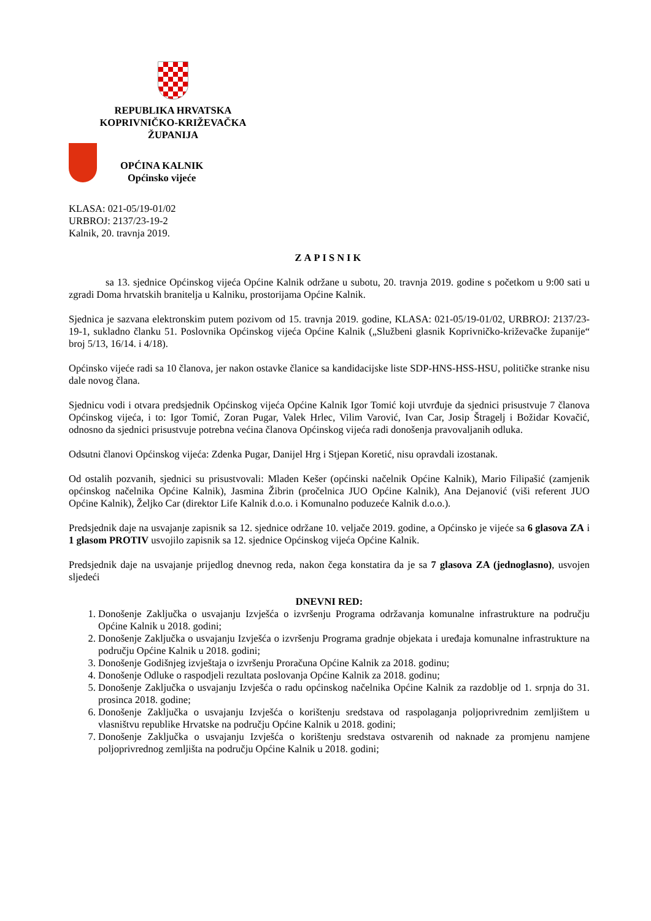REPUBLIKA HRVATSKA
KOPRIVNIČKO-KRIŽEVAČKA
ŽUPANIJA
OPĆINA KALNIK
Općinsko vijeće
KLASA: 021-05/19-01/02
URBROJ: 2137/23-19-2
Kalnik, 20. travnja 2019.
ZAPISNIK
sa 13. sjednice Općinskog vijeća Općine Kalnik održane u subotu, 20. travnja 2019. godine s početkom u 9:00 sati u zgradi Doma hrvatskih branitelja u Kalniku, prostorijama Općine Kalnik.
Sjednica je sazvana elektronskim putem pozivom od 15. travnja 2019. godine, KLASA: 021-05/19-01/02, URBROJ: 2137/23-19-1, sukladno članku 51. Poslovnika Općinskog vijeća Općine Kalnik („Službeni glasnik Koprivničko-križevačke županije“ broj 5/13, 16/14. i 4/18).
Općinsko vijeće radi sa 10 članova, jer nakon ostavke članice sa kandidacijske liste SDP-HNS-HSS-HSU, političke stranke nisu dale novog člana.
Sjednicu vodi i otvara predsjednik Općinskog vijeća Općine Kalnik Igor Tomić koji utvrđuje da sjednici prisustvuje 7 članova Općinskog vijeća, i to: Igor Tomić, Zoran Pugar, Valek Hrlec, Vilim Varović, Ivan Car, Josip Štragelj i Božidar Kovačić, odnosno da sjednici prisustvuje potrebna većina članova Općinskog vijeća radi donošenja pravovaljanih odluka.
Odsutni članovi Općinskog vijeća: Zdenka Pugar, Danijel Hrg i Stjepan Koretić, nisu opravdali izostanak.
Od ostalih pozvanih, sjednici su prisustvovali: Mladen Kešer (općinski načelnik Općine Kalnik), Mario Filipašić (zamjenik općinskog načelnika Općine Kalnik), Jasmina Žibrin (pročelnica JUO Općine Kalnik), Ana Dejanović (viši referent JUO Općine Kalnik), Željko Car (direktor Life Kalnik d.o.o. i Komunalno poduzeće Kalnik d.o.o.).
Predsjednik daje na usvajanje zapisnik sa 12. sjednice održane 10. veljače 2019. godine, a Općinsko je vijeće sa 6 glasova ZA i 1 glasom PROTIV usvojilo zapisnik sa 12. sjednice Općinskog vijeća Općine Kalnik.
Predsjednik daje na usvajanje prijedlog dnevnog reda, nakon čega konstatira da je sa 7 glasova ZA (jednoglasno), usvojen sljedeći
DNEVNI RED:
1. Donošenje Zaključka o usvajanju Izvješća o izvršenju Programa održavanja komunalne infrastrukture na području Općine Kalnik u 2018. godini;
2. Donošenje Zaključka o usvajanju Izvješća o izvršenju Programa gradnje objekata i uređaja komunalne infrastrukture na području Općine Kalnik u 2018. godini;
3. Donošenje Godišnjeg izvještaja o izvršenju Proračuna Općine Kalnik za 2018. godinu;
4. Donošenje Odluke o raspodjeli rezultata poslovanja Općine Kalnik za 2018. godinu;
5. Donošenje Zaključka o usvajanju Izvješća o radu općinskog načelnika Općine Kalnik za razdoblje od 1. srpnja do 31. prosinca 2018. godine;
6. Donošenje Zaključka o usvajanju Izvješća o korištenju sredstava od raspolaganja poljoprivrednim zemljištem u vlasništvu republike Hrvatske na području Općine Kalnik u 2018. godini;
7. Donošenje Zaključka o usvajanju Izvješća o korištenju sredstava ostvarenih od naknade za promjenu namjene poljoprivrednog zemljišta na području Općine Kalnik u 2018. godini;